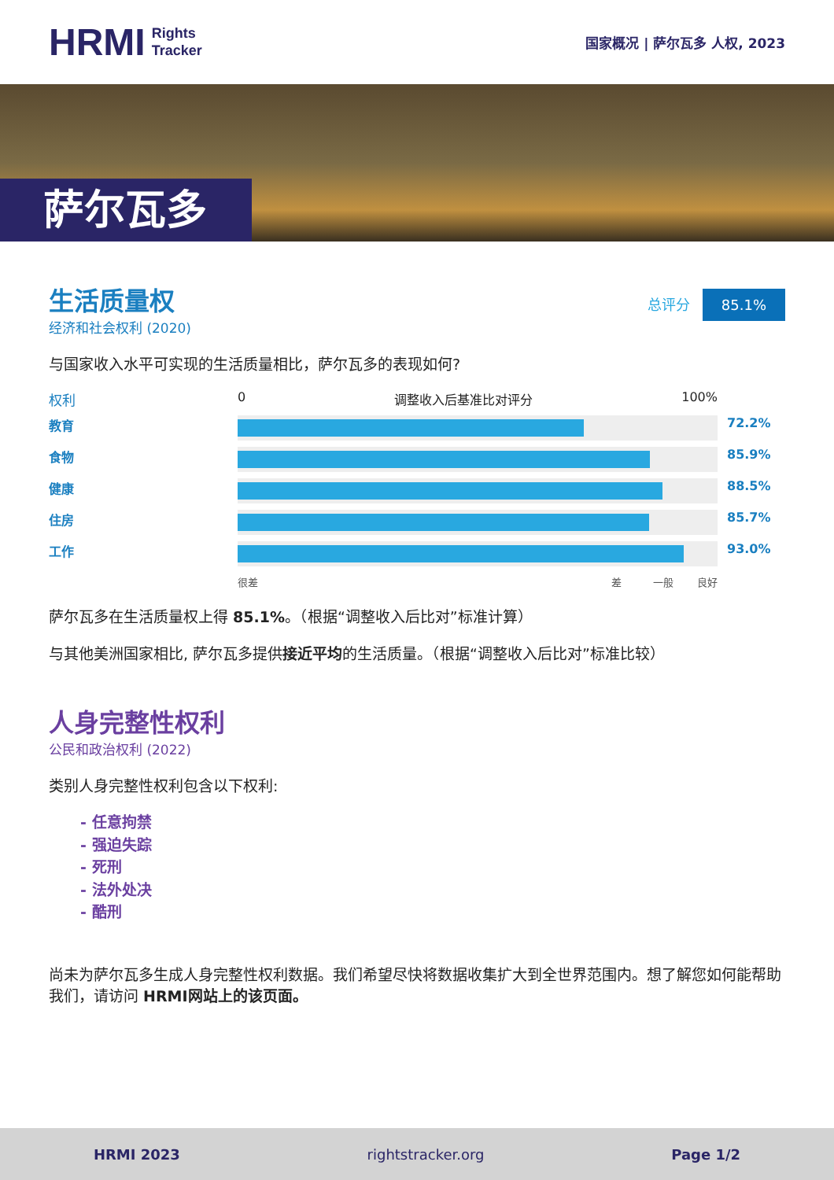HRMI Rights
Tracker
国家概况 | 萨尔瓦多 人权, 2023
萨尔瓦多
生活质量权
经济和社会权利 (2020)
总评分 85.1%
与国家收入水平可实现的生活质量相比，萨尔瓦多的表现如何?
权利
0 调整收入后基准比对评分 100%
教育
72.2%
食物
85.9%
健康
88.5%
住房
85.7%
工作
93.0%
很差 差 一般 良好
萨尔瓦多在生活质量权上得 85.1%。（根据“调整收入后比对”标准计算）
与其他美洲国家相比, 萨尔瓦多提供接近平均的生活质量。（根据“调整收入后比对”标准比较）
人身完整性权利
公民和政治权利 (2022)
类别人身完整性权利包含以下权利:
- 任意拘禁
- 强迫失踪
- 死刑
- 法外处决
- 酷刑
尚未为萨尔瓦多生成人身完整性权利数据。我们希望尽快将数据收集扩大到全世界范围内。想了解您如何能帮助我们，请访问 HRMI网站上的该页面。
HRMI 2023 rightstracker.org Page 1/2